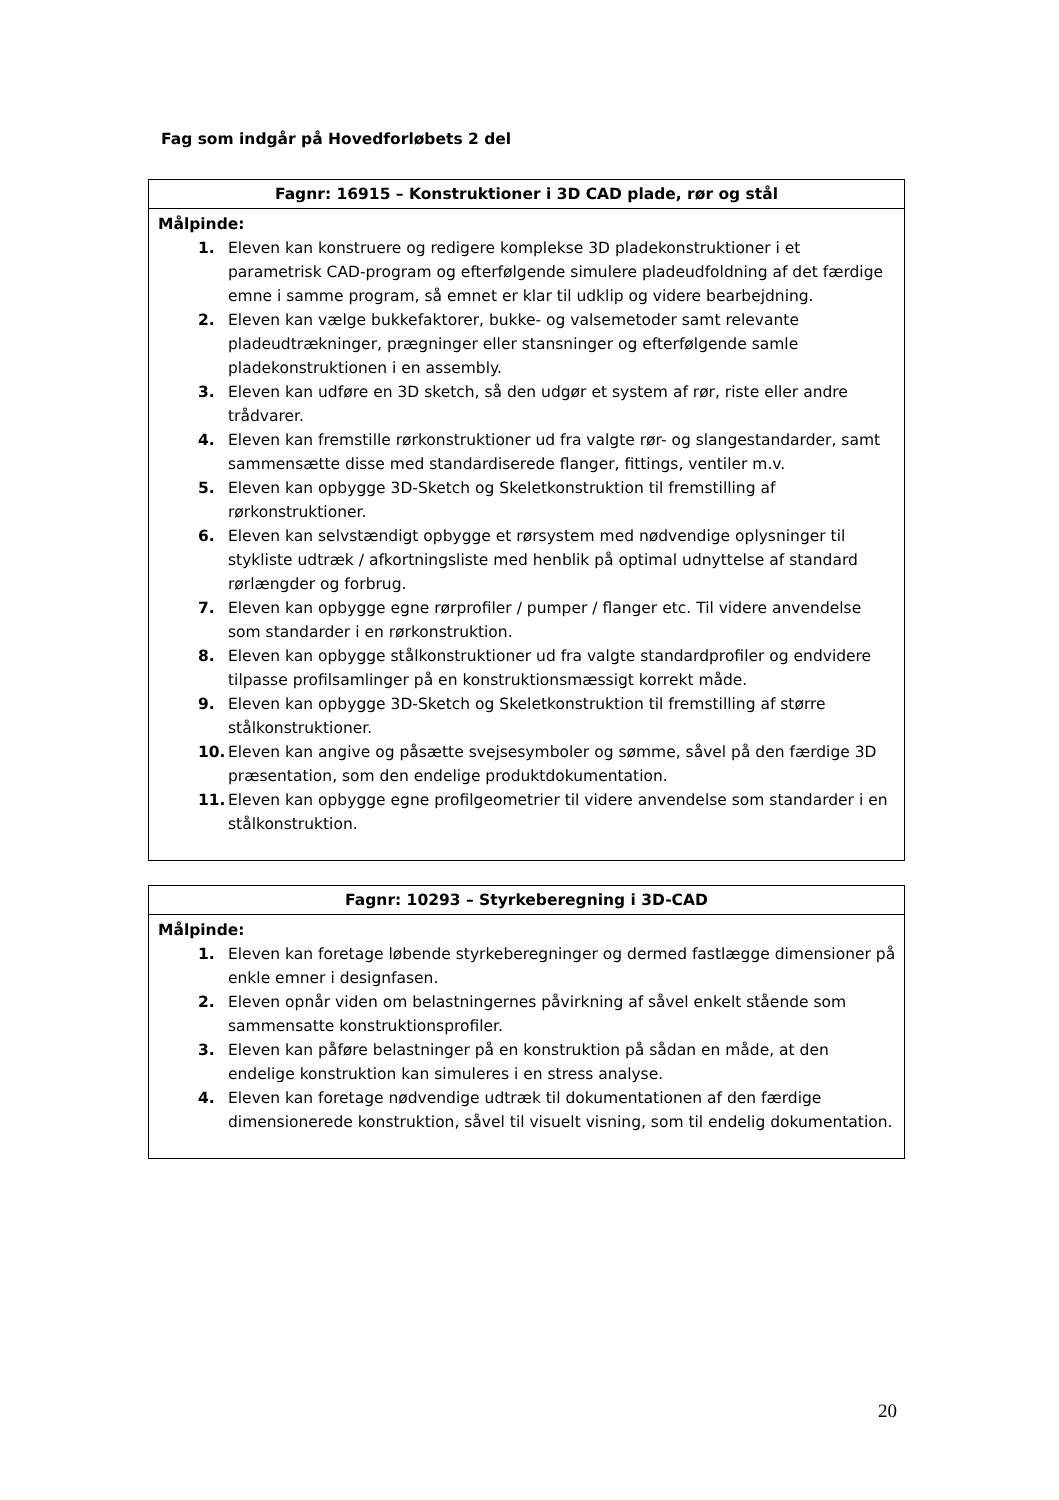Fag som indgår på Hovedforløbets 2 del
| Fagnr: 16915 – Konstruktioner i 3D CAD plade, rør og stål |
| --- |
| Målpinde: 1. Eleven kan konstruere og redigere komplekse 3D pladekonstruktioner i et parametrisk CAD-program og efterfølgende simulere pladeudfoldning af det færdige emne i samme program, så emnet er klar til udklip og videre bearbejdning. 2. Eleven kan vælge bukkefaktorer, bukke- og valsemetoder samt relevante pladeudtrækninger, prægninger eller stansninger og efterfølgende samle pladekonstruktionen i en assembly. 3. Eleven kan udføre en 3D sketch, så den udgør et system af rør, riste eller andre trådvarer. 4. Eleven kan fremstille rørkonstruktioner ud fra valgte rør- og slangestandarder, samt sammensætte disse med standardiserede flanger, fittings, ventiler m.v. 5. Eleven kan opbygge 3D-Sketch og Skeletkonstruktion til fremstilling af rørkonstruktioner. 6. Eleven kan selvstændigt opbygge et rørsystem med nødvendige oplysninger til stykliste udtræk / afkortningsliste med henblik på optimal udnyttelse af standard rørlængder og forbrug. 7. Eleven kan opbygge egne rørprofiler / pumper / flanger etc. Til videre anvendelse som standarder i en rørkonstruktion. 8. Eleven kan opbygge stålkonstruktioner ud fra valgte standardprofiler og endvidere tilpasse profilsamlinger på en konstruktionsmæssigt korrekt måde. 9. Eleven kan opbygge 3D-Sketch og Skeletkonstruktion til fremstilling af større stålkonstruktioner. 10. Eleven kan angive og påsætte svejsesymboler og sømme, såvel på den færdige 3D præsentation, som den endelige produktdokumentation. 11. Eleven kan opbygge egne profilgeometrier til videre anvendelse som standarder i en stålkonstruktion. |
| Fagnr: 10293 – Styrkeberegning i 3D-CAD |
| --- |
| Målpinde: 1. Eleven kan foretage løbende styrkeberegninger og dermed fastlægge dimensioner på enkle emner i designfasen. 2. Eleven opnår viden om belastningernes påvirkning af såvel enkelt stående som sammensatte konstruktionsprofiler. 3. Eleven kan påføre belastninger på en konstruktion på sådan en måde, at den endelige konstruktion kan simuleres i en stress analyse. 4. Eleven kan foretage nødvendige udtræk til dokumentationen af den færdige dimensionerede konstruktion, såvel til visuelt visning, som til endelig dokumentation. |
20